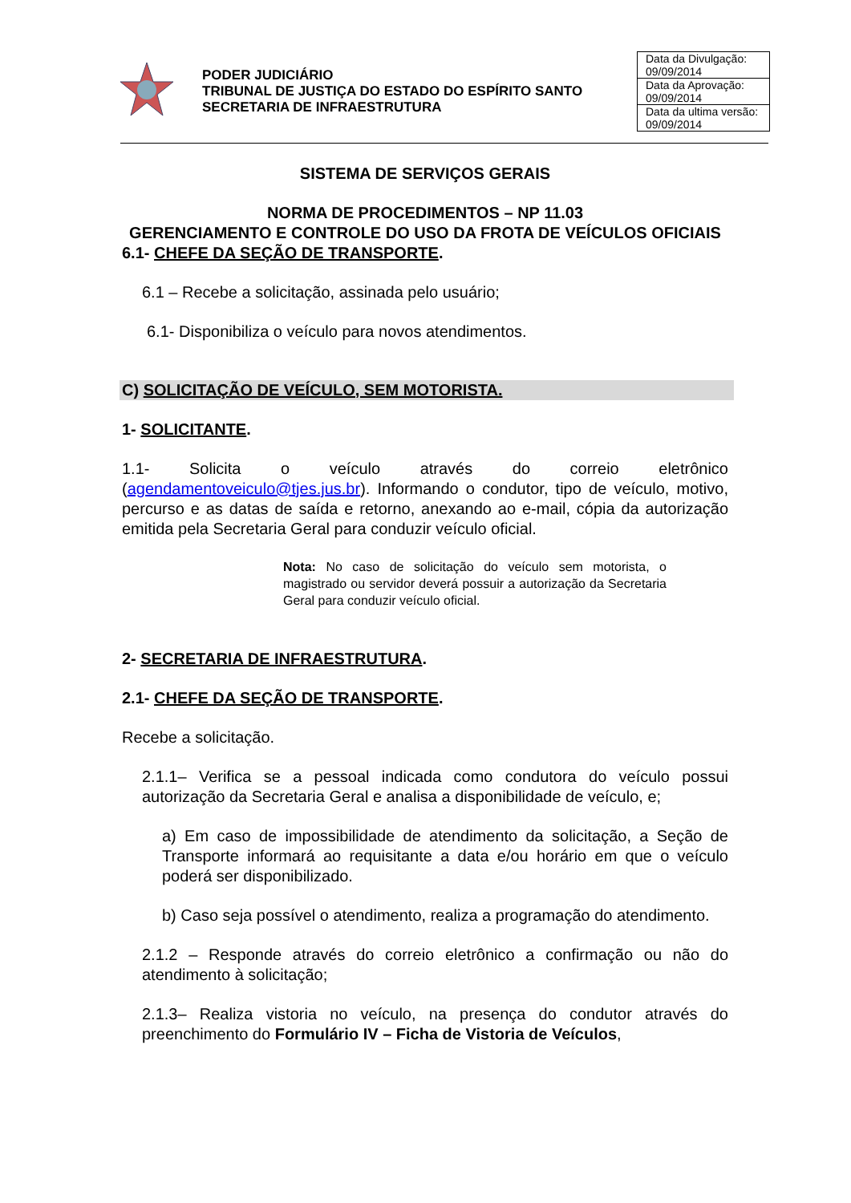PODER JUDICIÁRIO
TRIBUNAL DE JUSTIÇA DO ESTADO DO ESPÍRITO SANTO
SECRETARIA DE INFRAESTRUTURA
| Data da Divulgação: 09/09/2014 |
| Data da Aprovação: 09/09/2014 |
| Data da ultima versão: 09/09/2014 |
SISTEMA DE SERVIÇOS GERAIS
NORMA DE PROCEDIMENTOS – NP 11.03
GERENCIAMENTO E CONTROLE DO USO DA FROTA DE VEÍCULOS OFICIAIS
6.1- CHEFE DA SEÇÃO DE TRANSPORTE.
6.1 – Recebe a solicitação, assinada pelo usuário;
6.1- Disponibiliza o veículo para novos atendimentos.
C) SOLICITAÇÃO DE VEÍCULO, SEM MOTORISTA.
1- SOLICITANTE.
1.1- Solicita o veículo através do correio eletrônico (agendamentoveiculo@tjes.jus.br). Informando o condutor, tipo de veículo, motivo, percurso e as datas de saída e retorno, anexando ao e-mail, cópia da autorização emitida pela Secretaria Geral para conduzir veículo oficial.
Nota: No caso de solicitação do veículo sem motorista, o magistrado ou servidor deverá possuir a autorização da Secretaria Geral para conduzir veículo oficial.
2- SECRETARIA DE INFRAESTRUTURA.
2.1- CHEFE DA SEÇÃO DE TRANSPORTE.
Recebe a solicitação.
2.1.1– Verifica se a pessoal indicada como condutora do veículo possui autorização da Secretaria Geral e analisa a disponibilidade de veículo, e;
a) Em caso de impossibilidade de atendimento da solicitação, a Seção de Transporte informará ao requisitante a data e/ou horário em que o veículo poderá ser disponibilizado.
b) Caso seja possível o atendimento, realiza a programação do atendimento.
2.1.2 – Responde através do correio eletrônico a confirmação ou não do atendimento à solicitação;
2.1.3– Realiza vistoria no veículo, na presença do condutor através do preenchimento do Formulário IV – Ficha de Vistoria de Veículos,